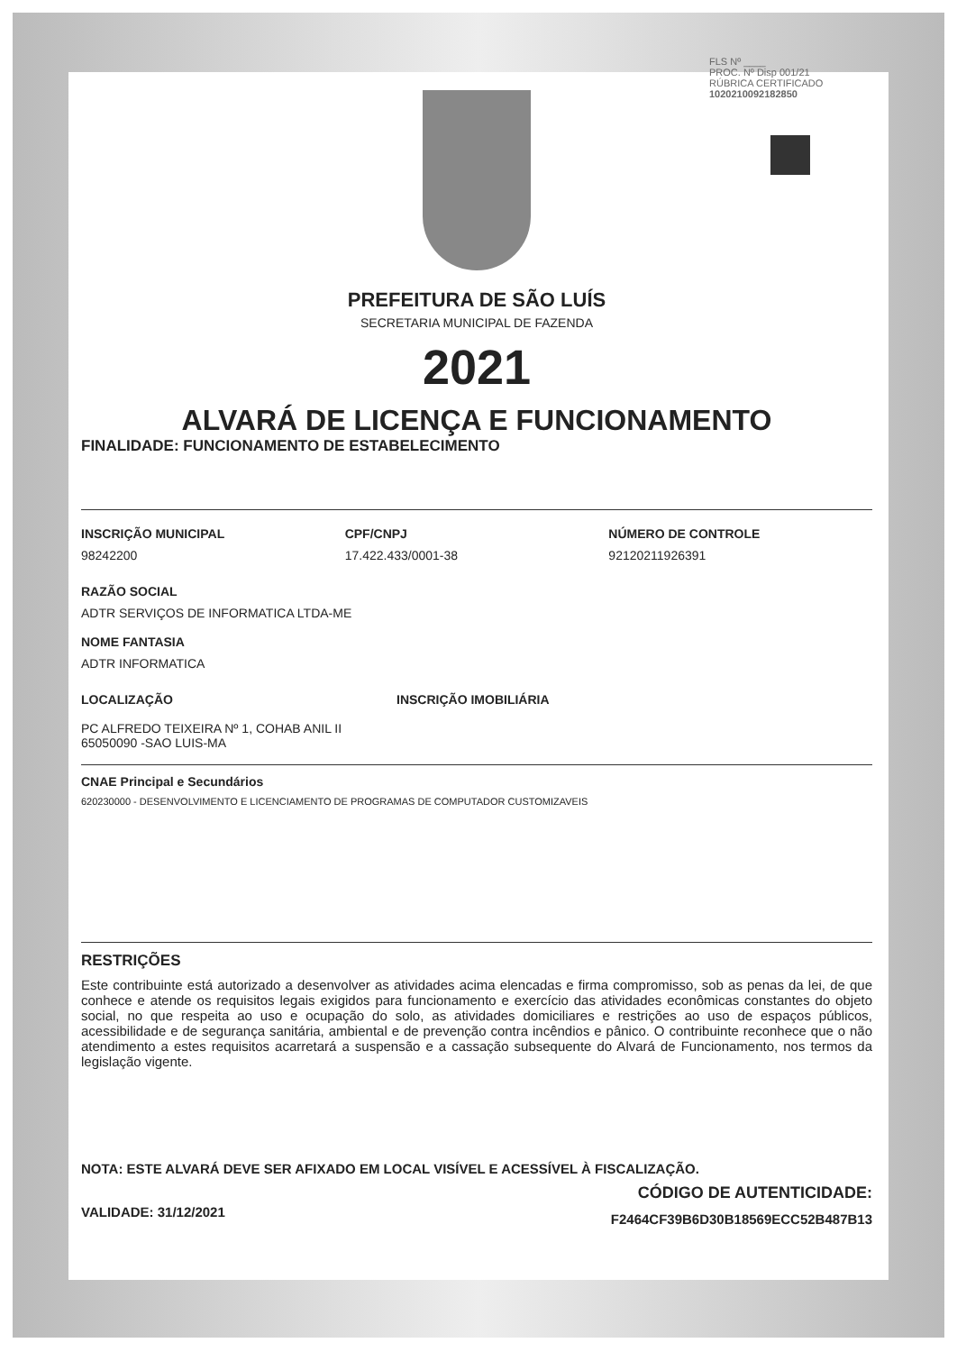FLS Nº ____
PROC. Nº Disp 001/21
RÚBRICA CERTIFICADO
1020210092182850
PREFEITURA DE SÃO LUÍS
SECRETARIA MUNICIPAL DE FAZENDA
2021
ALVARÁ DE LICENÇA E FUNCIONAMENTO
FINALIDADE: FUNCIONAMENTO DE ESTABELECIMENTO
INSCRIÇÃO MUNICIPAL
98242200
CPF/CNPJ
17.422.433/0001-38
NÚMERO DE CONTROLE
92120211926391
RAZÃO SOCIAL
ADTR SERVIÇOS DE INFORMATICA LTDA-ME
NOME FANTASIA
ADTR INFORMATICA
LOCALIZAÇÃO INSCRIÇÃO IMOBILIÁRIA
PC ALFREDO TEIXEIRA Nº 1, COHAB ANIL II
65050090 -SAO LUIS-MA
CNAE Principal e Secundários
620230000 - DESENVOLVIMENTO E LICENCIAMENTO DE PROGRAMAS DE COMPUTADOR CUSTOMIZAVEIS
RESTRIÇÕES
Este contribuinte está autorizado a desenvolver as atividades acima elencadas e firma compromisso, sob as penas da lei, de que conhece e atende os requisitos legais exigidos para funcionamento e exercício das atividades econômicas constantes do objeto social, no que respeita ao uso e ocupação do solo, as atividades domiciliares e restrições ao uso de espaços públicos, acessibilidade e de segurança sanitária, ambiental e de prevenção contra incêndios e pânico. O contribuinte reconhece que o não atendimento a estes requisitos acarretará a suspensão e a cassação subsequente do Alvará de Funcionamento, nos termos da legislação vigente.
NOTA: ESTE ALVARÁ DEVE SER AFIXADO EM LOCAL VISÍVEL E ACESSÍVEL À FISCALIZAÇÃO.
VALIDADE: 31/12/2021
CÓDIGO DE AUTENTICIDADE:
F2464CF39B6D30B18569ECC52B487B13